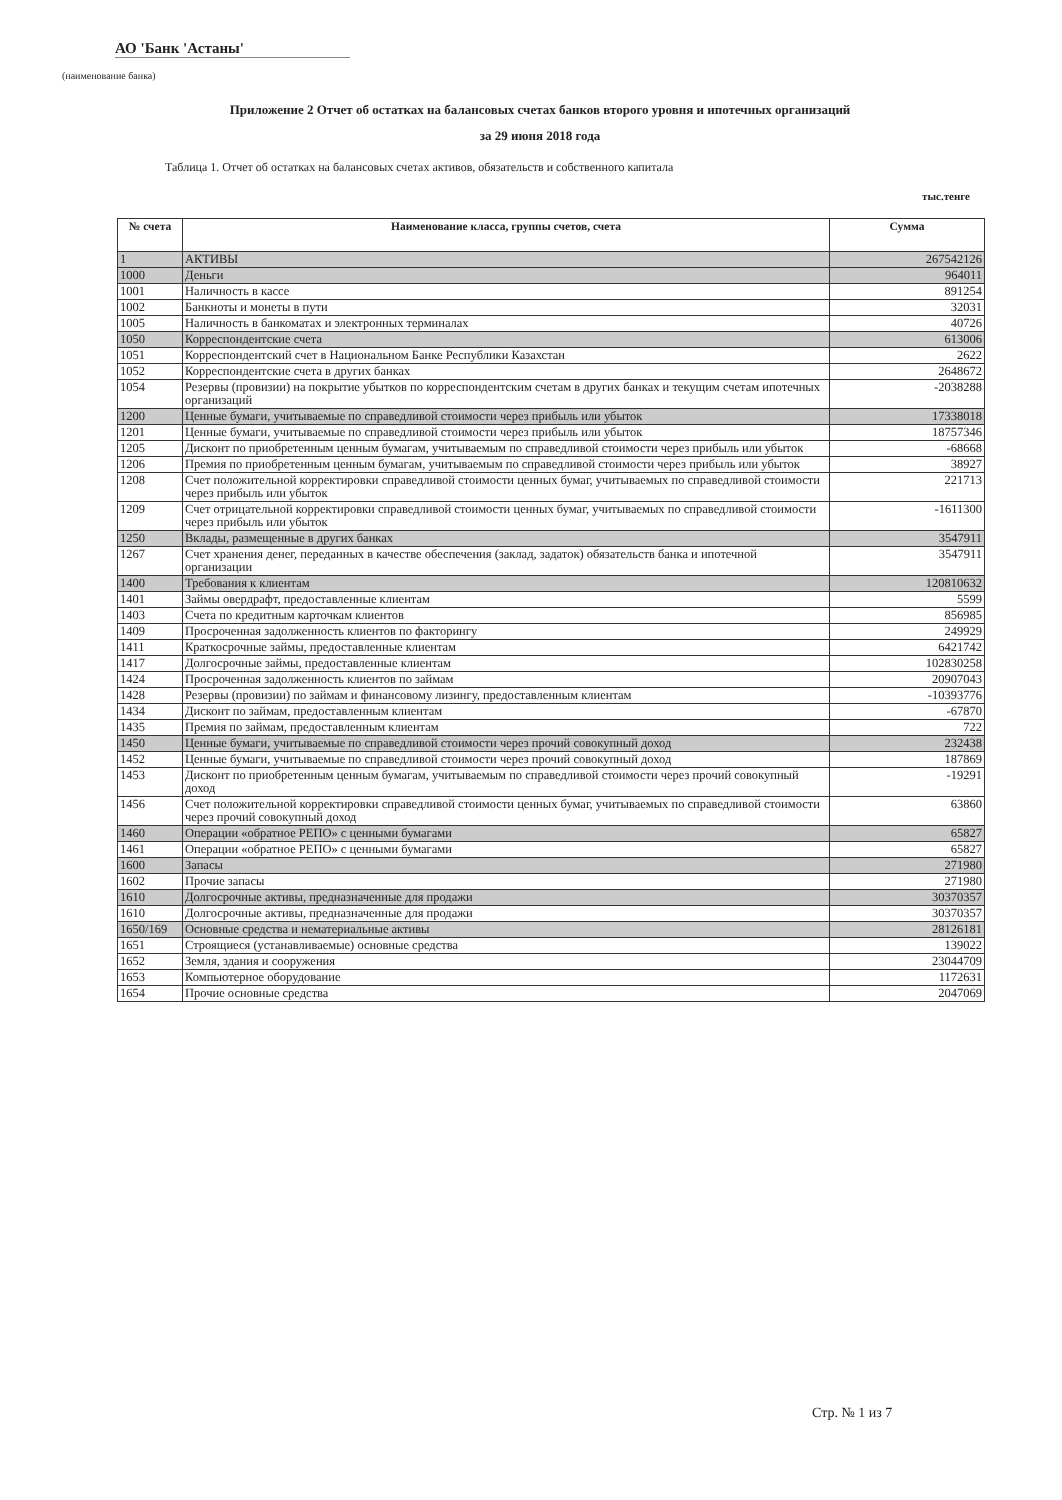АО 'Банк 'Астаны'
(наименование банка)
Приложение 2 Отчет об остатках на балансовых счетах банков второго уровня и ипотечных организаций
за 29 июня 2018 года
Таблица 1. Отчет об остатках на балансовых счетах активов, обязательств и собственного капитала
тыс.тенге
| № счета | Наименование класса, группы счетов, счета | Сумма |
| --- | --- | --- |
| 1 | АКТИВЫ | 267542126 |
| 1000 | Деньги | 964011 |
| 1001 | Наличность в кассе | 891254 |
| 1002 | Банкноты и монеты в пути | 32031 |
| 1005 | Наличность в банкоматах и электронных терминалах | 40726 |
| 1050 | Корреспондентские счета | 613006 |
| 1051 | Корреспондентский счет в Национальном Банке Республики Казахстан | 2622 |
| 1052 | Корреспондентские счета в других банках | 2648672 |
| 1054 | Резервы (провизии) на покрытие убытков по корреспондентским счетам в других банках и текущим счетам ипотечных организаций | -2038288 |
| 1200 | Ценные бумаги, учитываемые по справедливой стоимости через прибыль или убыток | 17338018 |
| 1201 | Ценные бумаги, учитываемые по справедливой стоимости через прибыль или убыток | 18757346 |
| 1205 | Дисконт по приобретенным ценным бумагам, учитываемым по справедливой стоимости через прибыль или убыток | -68668 |
| 1206 | Премия по приобретенным ценным бумагам, учитываемым по справедливой стоимости через прибыль или убыток | 38927 |
| 1208 | Счет положительной корректировки справедливой стоимости ценных бумаг, учитываемых по справедливой стоимости через прибыль или убыток | 221713 |
| 1209 | Счет отрицательной корректировки справедливой стоимости ценных бумаг, учитываемых по справедливой стоимости через прибыль или убыток | -1611300 |
| 1250 | Вклады, размещенные в других банках | 3547911 |
| 1267 | Счет хранения денег, переданных в качестве обеспечения (заклад, задаток) обязательств банка и ипотечной организации | 3547911 |
| 1400 | Требования к клиентам | 120810632 |
| 1401 | Займы овердрафт, предоставленные клиентам | 5599 |
| 1403 | Счета по кредитным карточкам клиентов | 856985 |
| 1409 | Просроченная задолженность клиентов по факторингу | 249929 |
| 1411 | Краткосрочные займы, предоставленные клиентам | 6421742 |
| 1417 | Долгосрочные займы, предоставленные клиентам | 102830258 |
| 1424 | Просроченная задолженность клиентов по займам | 20907043 |
| 1428 | Резервы (провизии) по займам и финансовому лизингу, предоставленным клиентам | -10393776 |
| 1434 | Дисконт по займам, предоставленным клиентам | -67870 |
| 1435 | Премия по займам, предоставленным клиентам | 722 |
| 1450 | Ценные бумаги, учитываемые по справедливой стоимости через прочий совокупный доход | 232438 |
| 1452 | Ценные бумаги, учитываемые по справедливой стоимости через прочий совокупный доход | 187869 |
| 1453 | Дисконт по приобретенным ценным бумагам, учитываемым по справедливой стоимости через прочий совокупный доход | -19291 |
| 1456 | Счет положительной корректировки справедливой стоимости ценных бумаг, учитываемых по справедливой стоимости через прочий совокупный доход | 63860 |
| 1460 | Операции «обратное РЕПО» с ценными бумагами | 65827 |
| 1461 | Операции «обратное РЕПО» с ценными бумагами | 65827 |
| 1600 | Запасы | 271980 |
| 1602 | Прочие запасы | 271980 |
| 1610 | Долгосрочные активы, предназначенные для продажи | 30370357 |
| 1610 | Долгосрочные активы, предназначенные для продажи | 30370357 |
| 1650/169 | Основные средства и нематериальные активы | 28126181 |
| 1651 | Строящиеся (устанавливаемые) основные средства | 139022 |
| 1652 | Земля, здания и сооружения | 23044709 |
| 1653 | Компьютерное оборудование | 1172631 |
| 1654 | Прочие основные средства | 2047069 |
Стр. № 1 из 7